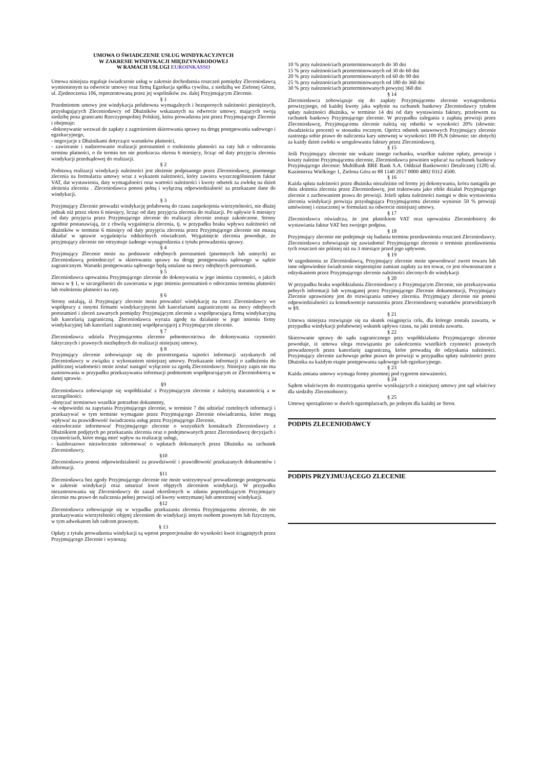UMOWA O ŚWIADCZENIE USŁUG WINDYKACYJNYCH
W ZAKRESIE WINDYKACJI MIĘDZYNARODOWEJ
W RAMACH USŁUGI EUROINKASSO
Umowa niniejsza reguluje świadczenie usług w zakresie dochodzenia roszczeń pomiędzy Zleceniodawcą wymienionym na odwrocie umowy oraz firmą Egzekucja spółka cywilna, z siedzibą we Zielonej Górze, ul. Zjednoczenia 106, reprezentowaną przez jej wspólników zw. dalej Przyjmującym Zlecenie.
§ 1
Przedmiotem umowy jest windykacja polubowna wymagalnych i bezspornych należności pieniężnych, przysługujących Zleceniodawcy od Dłużników wskazanych na odwrocie umowy, mających swoją siedzibę poza granicami Rzeczypospolitej Polskiej, która prowadzona jest przez Przyjmującego Zlecenie i obejmuje:
-dokonywanie wezwań do zapłaty z zagrożeniem skierowania sprawy na drogę postępowania sadowego i egzekucyjnego,
- negocjacje z Dłużnikami dotyczące warunków płatności,
- zawieranie i nadzorowanie realizacji porozumień o rozłożeniu płatności na raty lub o odroczeniu terminu płatności, o ile termin ten nie przekracza okresu 6 miesięcy, licząc od daty przyjęcia zlecenia windykacji przedsądowej do realizacji.
§ 2
Podstawą realizacji windykacji należności jest złożenie podpisanego przez Zleceniodawcę, pisemnego zlecenia na formularzu umowy wraz z wykazem należności, który zawiera wyszczególnieniem faktur VAT, dat wystawienia, daty wymagalności oraz wartości należności i kwoty odsetek za zwłokę na dzień złożenia zlecenia . Zleceniodawca ponosi pełną i wyłączną odpowiedzialność za przekazane dane do windykacji.
§ 3
Przyjmujący Zlecenie prowadzi windykację polubowną do czasu zaspokojenia wierzytelności, nie dłużej jednak niż przez okres 6 miesięcy, licząc od daty przyjęcia zlecenia do realizacji. Po upływie 6 miesięcy od daty przyjęcia przez Przyjmującego zlecenie do realizacji zlecenie zostaje zakończone. Strony zgodnie postanawiają, że z chwilą wygaśnięcia zlecenia, tj. w przypadku braku wpływu należności od dłużników w terminie 6 miesięcy od daty przyjęcia zlecenia przez Przyjmującego zlecenie nie muszą składać w sprawie wygaśnięcia oddzielnych oświadczeń. Wygaśnięcie zlecenia powoduje, że przyjmujący zlecenie nie otrzymuje żadnego wynagrodzenia z tytułu prowadzenia sprawy.
§ 4
Przyjmujący Zlecenie może na podstawie odrębnych porozumień (pisemnych lub ustnych) ze Zleceniodawcą pośredniczyć w skierowaniu sprawy na drogę postępowania sądowego w sądzie zagranicznym. Warunki postępowania sądowego będą ustalane na mocy odrębnych porozumień.
§ 5
Zleceniodawca upoważnia Przyjmującego zlecenie do dokonywania w jego imieniu czynności, o jakich mowa w § 1, w szczególności do zawierania w jego imieniu porozumień o odroczeniu terminu płatności lub rozłożeniu płatności na raty.
§ 6
Strony ustalają, iż Przyjmujący zlecenie może prowadzić windykację na rzecz Zleceniodawcy we współpracy z innymi firmami windykacyjnymi lub kancelariami zagranicznymi na mocy odrębnych porozumień i zleceń zawartych pomiędzy Przyjmującym zlecenie a współpracującą firmą windykacyjną lub kancelarią zagraniczną. Zleceniodawca wyraża zgodę na działanie w jego imieniu firmy windykacyjnej lub kancelarii zagranicznej współpracującej z Przyjmującym zlecenie.
§ 7
Zleceniodawca udziela Przyjmującemu zlecenie pełnomocnictwa do dokonywania czynności faktycznych i prawnych niezbędnych do realizacji niniejszej umowy.
§ 8
Przyjmujący zlecenie zobowiązuje się do przestrzegania tajności informacji uzyskanych od Zleceniodawcy w związku z wykonaniem niniejszej umowy. Przekazanie informacji o zadłużeniu do publicznej wiadomości może zostać nastąpić wyłącznie za zgodą Zleceniodawcy. Niniejszy zapis nie ma zastosowania w przypadku przekazywania informacji podmiotom współpracującym ze Zleceniobiorcą w danej sprawie.
§9
Zleceniodawca zobowiązuje się współdziałać z Przyjmującym zlecenie z należytą starannością a w szczególności:
-doręczać terminowo wszelkie potrzebne dokumenty,
-w odpowiedzi na zapytania Przyjmującego zlecenie, w terminie 7 dni udzielać rzetelnych informacji i przekazywać w tym terminie wymagane przez Przyjmującego Zlecenie oświadczenia, które mogą wpływać na prawidłowość świadczenia usług przez Przyjmującego Zlecenie,
-niezwłocznie informować Przyjmującego zlecenie o wszystkich kontaktach Zleceniodawcy z Dłużnikiem podjętych po przekazaniu zlecenia oraz o podejmowanych przez Zleceniodawcę decyzjach i czynnościach, które mogą mieć wpływ na realizację usługi,
- każdorazowo niezwłocznie informować o wpłatach dokonanych przez Dłużnika na rachunek Zleceniodawcy.
§10
Zleceniodawca ponosi odpowiedzialność za prawdziwość i prawidłowość przekazanych dokumentów i informacji.
§11
Zleceniodawca bez zgody Przyjmującego zlecenie nie może wstrzymywać prowadzonego postępowania w zakresie windykacji oraz umarzać kwot objętych zleceniem windykacji. W przypadku niezastosowania się Zleceniodawcy do zasad określonych w zdaniu poprzedzającym Przyjmujący zlecenie ma prawo do naliczenia pełnej prowizji od kwoty wstrzymanej lub umorzonej windykacji.
§12
Zleceniodawca zobowiązuje się w wypadku przekazania zlecenia Przyjmującemu zlecenie, do nie przekazywania wierzytelności objętej zleceniem do windykacji innym osobom prawnym lub fizycznym, w tym adwokatom lub radcom prawnym.
§ 13
Opłaty z tytułu prowadzenia windykacji są wprost proporcjonalne do wysokości kwot ściągniętych przez Przyjmującego Zlecenie i wynoszą:
10 % przy należnościach przeterminowanych do 30 dni
15 % przy należnościach przeterminowanych od 30 do 60 dni
20 % przy należnościach przeterminowanych od 60 do 90 dni
25 % przy naleznościach przeterminowanych od 180 do 360 dni
30 % przy naleznościach przeterminowanych powyżej 360 dni
§ 14
Zleceniodawca zobowiązuje się do zapłaty Przyjmującemu zlecenie wynagrodzenia prowizyjnego, od każdej kwoty jaka wpłynie na rachunek bankowy Zleceniodawcy tytułem spłaty należności dłużnika, w terminie 14 dni od daty wystawienia faktury, przelewem na rachunek bankowy Przyjmującego zlecenie. W przypadku zalegania z zapłatą prowizji przez Zleceniodawcę, Przyjmującemu zlecenie należą się odsetki w wysokości 20% (słownie: dwadzieścia procent) w stosunku rocznym. Oprócz odsetek ustawowych Przyjmujący zlecenie zastrzega sobie prawo do naliczenia kary umownej w wysokości 100 PLN (słownie: sto złotych) za każdy dzień zwłoki w uregulowaniu faktury przez Zleceniodawcę.
§ 15
Jeśli Przyjmujący zlecenie nie wskaże innego rachunku, wszelkie należne opłaty, prowizje i koszty należne Przyjmującemu zlecenie, Zleceniodawca powinien wpłacać na rachunek bankowy Przyjmującego zlecenie: MultiBank BRE Bank S.A. Oddział Bankowości Detalicznej (128) ul. Kazimierza Wielkiego 1, Zielona Góra nr 88 1140 2017 0000 4802 0312 4500.
§ 16
Każda spłata należności przez dłużnika niezależnie od formy jej dokonywania, króra nastąpiła po dniu złożenia zlecenia przez Zleceniodawcę, jest traktowana jako efekt działań Przyjmującego zlecenie z zachowaniem prawa do prowizji. Jeżeli spłata należności nastąpi w dniu wystawienia zlecenia windykacji prowizja przysługująca Przyjmującemu zlecenie wyniesie 50 % prowizji umówionej i oznaczonej w formularz na odwrocie niniejszej umowy.
§ 17
Zleceniodawca oświadcza, że jest płatnikiem VAT oraz upoważnia Zleceniobiorcę do wystawiania faktur VAT bez swojego podpisu.
§ 18
Przyjmujący zlecenie nie podejmuje się badania terminu przedawnienia roszczeń Zleceniodawcy. Zleceniodawca zobowiązuje się zawiadomić Przyjmującego zlecenie o terminie przedawnienia tych roszczeń nie później niż na 3 miesiące przed jego upływem.
§ 19
W uzgodnieniu ze Zleceniodawcą, Przyjmujący zlecenie może spowodować zwrot towaru lub inne odpowiednie świadczenie niepieniężne zamiast zapłaty za ten towar, co jest równoznaczne z odzyskaniem przez Przyjmującego zlecenie należności zleconych do windykacji
§ 20
W przypadku braku współdziałania Zleceniodawcy z Przyjmującym Zlecenie, nie przekazywania pełnych informacji lub wymaganej przez Przyjmującego Zlecenie dokumentacji, Przyjmujący Zlecenie uprawniony jest do rozwiązania umowy zlecenia. Przyjmujący zlecenie nie ponosi odpowiedzialności za konsekwencje naruszenia przez Zleceniodawcę warunków przewidzianych w §9.
§ 21
Umowa niniejsza rozwiązuje się na skutek osiągnięcia celu, dla którego została zawarta, w przypadku windykacji polubownej wskutek upływu czasu, na jaki została zawarta.
§ 22
Skierowanie sprawy do sądu zagranicznego przy współdziałaniu Przyjmującego zlecenie powoduje, iż umowa ulega rozwiązaniu po zakończeniu wszelkich czynności prawnych prowadzonych przez kancelarię zagraniczną, które prowadzą do odzyskania należności. Przyjmujący zlecenie zachowuje pełne prawo do prowizji w przypadku spłaty należności przez Dłużnika na każdym etapie postępowania sądowego lub egzekucyjnego.
§ 23
Każda zmiana umowy wymaga formy pisemnej pod rygorem nieważności.
§ 24
Sądem właściwym do rozstrzygania sporów wynikających z niniejszej umowy jest sąd właściwy dla siedziby Zleceniobiorcy.
§ 25
Umowę sporządzono w dwóch egzemplarzach, po jednym dla każdej ze Stron.
PODPIS ZLECENIODAWCY
PODPIS PRZYJMUJĄCEGO ZLECENIE